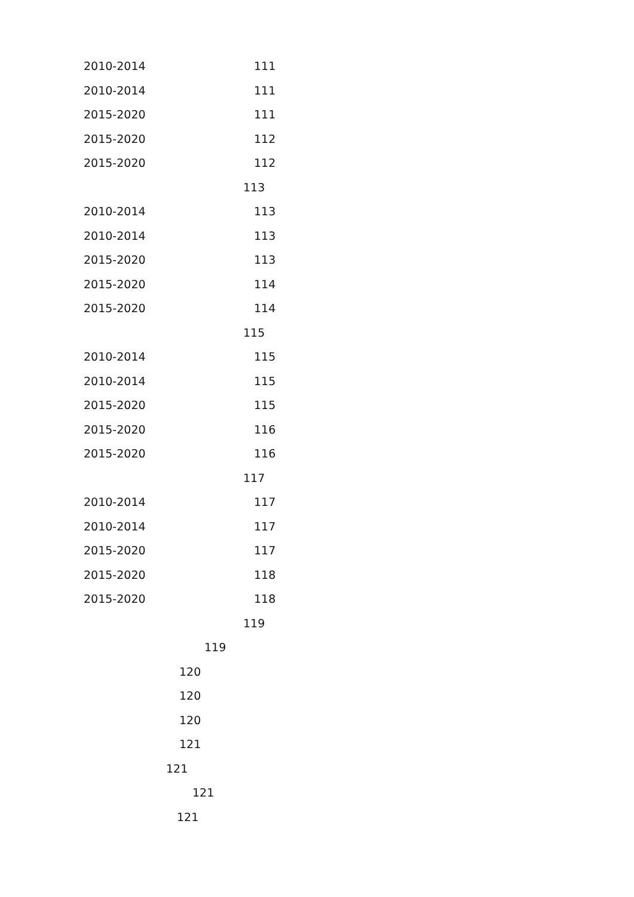2010-2014 111
2010-2014 111
2015-2020 111
2015-2020 112
2015-2020 112
113
2010-2014 113
2010-2014 113
2015-2020 113
2015-2020 114
2015-2020 114
115
2010-2014 115
2010-2014 115
2015-2020 115
2015-2020 116
2015-2020 116
117
2010-2014 117
2010-2014 117
2015-2020 117
2015-2020 118
2015-2020 118
119
119
120 120 120 121
121 121
121